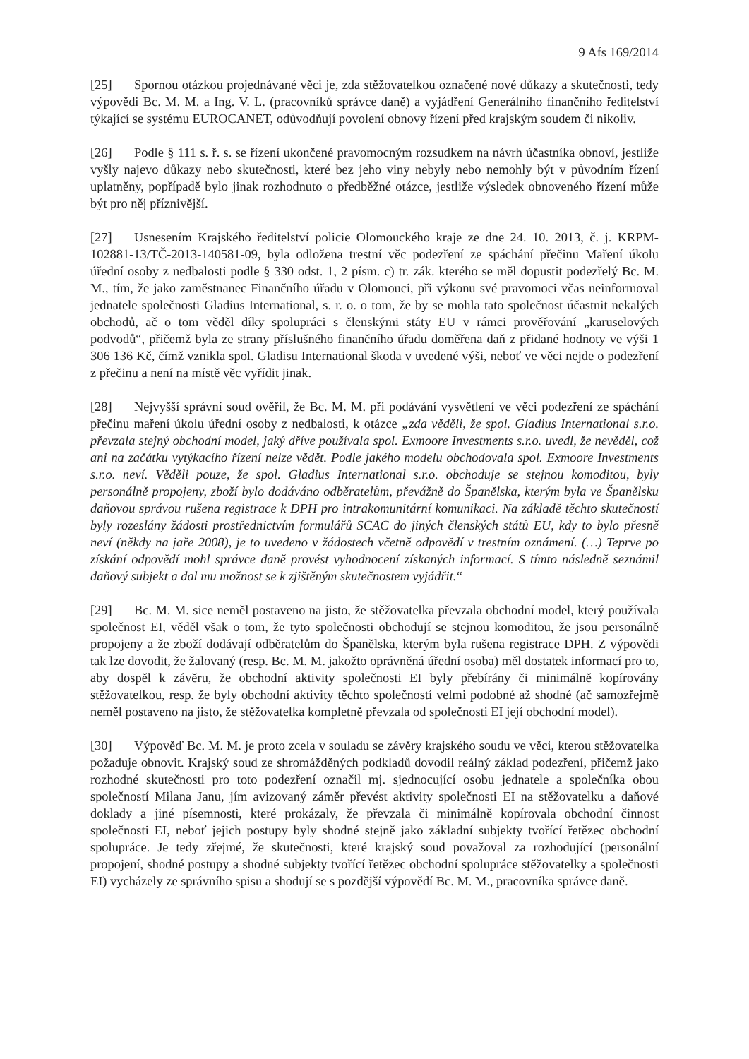9 Afs 169/2014
[25] Spornou otázkou projednávané věci je, zda stěžovatelkou označené nové důkazy a skutečnosti, tedy výpovědi Bc. M. M. a Ing. V. L. (pracovníků správce daně) a vyjádření Generálního finančního ředitelství týkající se systému EUROCANET, odůvodňují povolení obnovy řízení před krajským soudem či nikoliv.
[26] Podle § 111 s. ř. s. se řízení ukončené pravomocným rozsudkem na návrh účastníka obnoví, jestliže vyšly najevo důkazy nebo skutečnosti, které bez jeho viny nebyly nebo nemohly být v původním řízení uplatněny, popřípadě bylo jinak rozhodnuto o předběžné otázce, jestliže výsledek obnoveného řízení může být pro něj příznivější.
[27] Usnesením Krajského ředitelství policie Olomouckého kraje ze dne 24. 10. 2013, č. j. KRPM-102881-13/TČ-2013-140581-09, byla odložena trestní věc podezření ze spáchání přečinu Maření úkolu úřední osoby z nedbalosti podle § 330 odst. 1, 2 písm. c) tr. zák. kterého se měl dopustit podezřelý Bc. M. M., tím, že jako zaměstnanec Finančního úřadu v Olomouci, při výkonu své pravomoci včas neinformoval jednatele společnosti Gladius International, s. r. o. o tom, že by se mohla tato společnost účastnit nekalých obchodů, ač o tom věděl díky spolupráci s členskými státy EU v rámci prověřování „karuselových podvodů“, přičemž byla ze strany příslušného finančního úřadu doměřena daň z přidané hodnoty ve výši 1 306 136 Kč, čímž vznikla spol. Gladisu International škoda v uvedené výši, neboť ve věci nejde o podezření z přečinu a není na místě věc vyřídit jinak.
[28] Nejvyšší správní soud ověřil, že Bc. M. M. při podávání vysvětlení ve věci podezření ze spáchání přečinu maření úkolu úřední osoby z nedbalosti, k otázce „zda věděli, že spol. Gladius International s.r.o. převzala stejný obchodní model, jaký dříve používala spol. Exmoore Investments s.r.o. uvedl, že nevěděl, což ani na začátku vytýkacího řízení nelze vědět. Podle jakého modelu obchodovala spol. Exmoore Investments s.r.o. neví. Věděli pouze, že spol. Gladius International s.r.o. obchoduje se stejnou komoditou, byly personálně propojeny, zboží bylo dodáváno odběratelům, převážně do Španělska, kterým byla ve Španělsku daňovou správou rušena registrace k DPH pro intrakomunitární komunikaci. Na základě těchto skutečností byly rozeslány žádosti prostřednictvím formulářů SCAC do jiných členských států EU, kdy to bylo přesně neví (někdy na jaře 2008), je to uvedeno v žádostech včetně odpovědí v trestním oznámení. (…) Teprve po získání odpovědí mohl správce daně provést vyhodnocení získaných informací. S tímto následně seznámil daňový subjekt a dal mu možnost se k zjištěným skutečnostem vyjádřit.“
[29] Bc. M. M. sice neměl postaveno na jisto, že stěžovatelka převzala obchodní model, který používala společnost EI, věděl však o tom, že tyto společnosti obchodují se stejnou komoditou, že jsou personálně propojeny a že zboží dodávají odběratelům do Španělska, kterým byla rušena registrace DPH. Z výpovědi tak lze dovodit, že žalovaný (resp. Bc. M. M. jakožto oprávněná úřední osoba) měl dostatek informací pro to, aby dospěl k závěru, že obchodní aktivity společnosti EI byly přebírány či minimálně kopírovány stěžovatelkou, resp. že byly obchodní aktivity těchto společností velmi podobné až shodné (ač samozřejmě neměl postaveno na jisto, že stěžovatelka kompletně převzala od společnosti EI její obchodní model).
[30] Výpověď Bc. M. M. je proto zcela v souladu se závěry krajského soudu ve věci, kterou stěžovatelka požaduje obnovit. Krajský soud ze shromážděných podkladů dovodil reálný základ podezření, přičemž jako rozhodné skutečnosti pro toto podezření označil mj. sjednocující osobu jednatele a společníka obou společností Milana Janu, jím avizovaný záměr převést aktivity společnosti EI na stěžovatelku a daňové doklady a jiné písemnosti, které prokázaly, že převzala či minimálně kopírovala obchodní činnost společnosti EI, neboť jejich postupy byly shodné stejně jako základní subjekty tvořící řetězec obchodní spolupráce. Je tedy zřejmé, že skutečnosti, které krajský soud považoval za rozhodující (personální propojení, shodné postupy a shodné subjekty tvořící řetězec obchodní spolupráce stěžovatelky a společnosti EI) vycházely ze správního spisu a shodují se s pozdější výpovědí Bc. M. M., pracovníka správce daně.